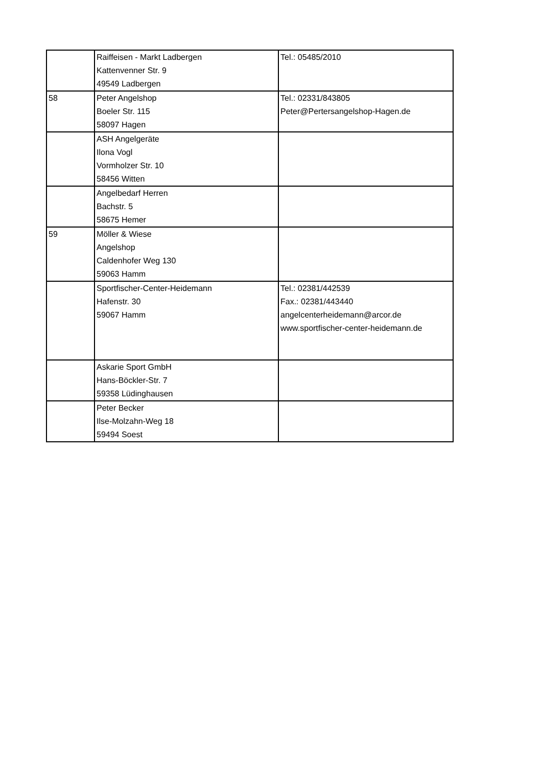| | Raiffeisen - Markt Ladbergen Kattenvenner Str. 9 49549 Ladbergen | Tel.: 05485/2010 |
| 58 | Peter Angelshop Boeler Str. 115 58097 Hagen | Tel.: 02331/843805 Peter@Pertersangelshop-Hagen.de |
| | ASH Angelgeräte Ilona Vogl Vormholzer Str. 10 58456 Witten | |
| | Angelbedarf Herren Bachstr. 5 58675 Hemer | |
| 59 | Möller & Wiese Angelshop Caldenhofer Weg 130 59063 Hamm | |
| | Sportfischer-Center-Heidemann Hafenstr. 30 59067 Hamm | Tel.: 02381/442539 Fax.: 02381/443440 angelcenterheidemann@arcor.de www.sportfischer-center-heidemann.de |
| | Askarie Sport GmbH Hans-Böckler-Str. 7 59358 Lüdinghausen | |
| | Peter Becker Ilse-Molzahn-Weg 18 59494 Soest | |